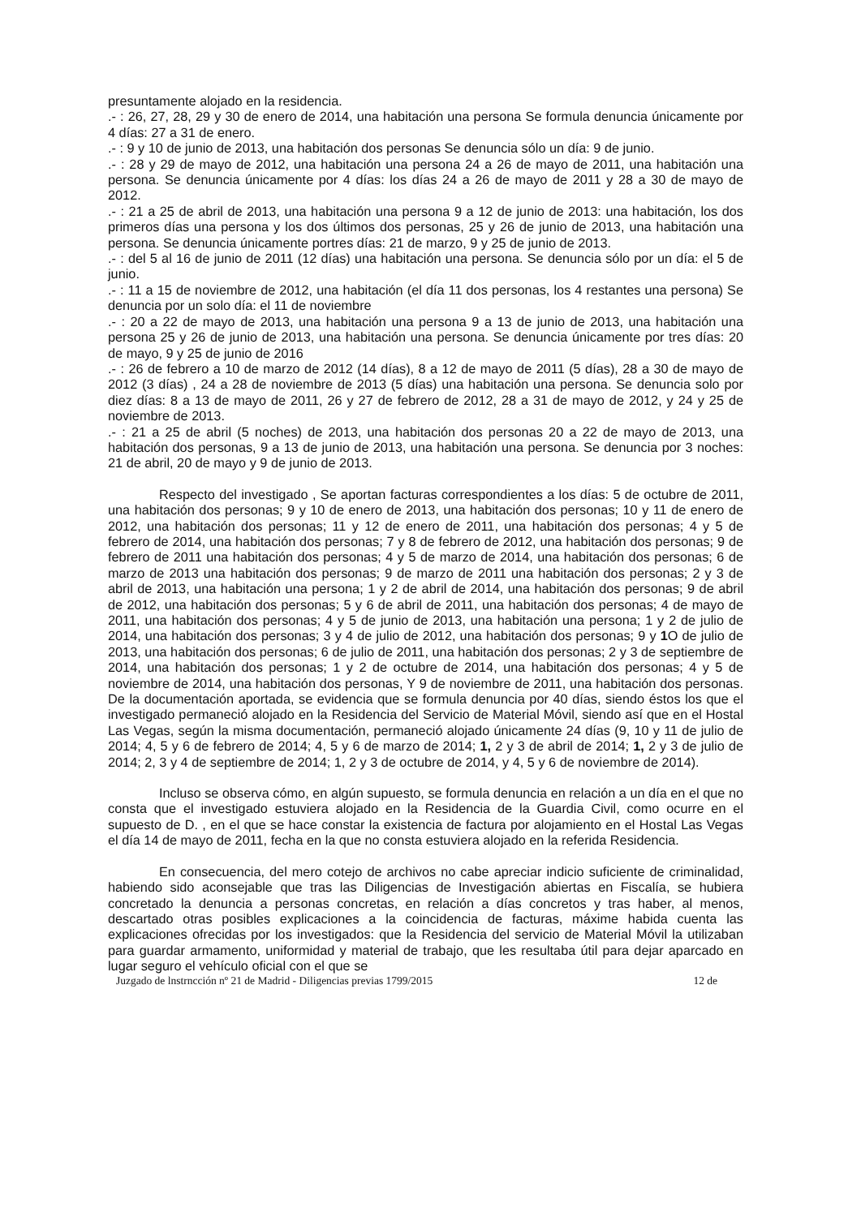presuntamente alojado en la residencia.
.- : 26, 27, 28, 29 y 30 de enero de 2014, una habitación una persona Se formula denuncia únicamente por 4 días: 27 a 31 de enero.
.- : 9 y 10 de junio de 2013, una habitación dos personas Se denuncia sólo un día: 9 de junio.
.- : 28 y 29 de mayo de 2012, una habitación una persona 24 a 26 de mayo de 2011, una habitación una persona. Se denuncia únicamente por 4 días: los días 24 a 26 de mayo de 2011 y 28 a 30 de mayo de 2012.
.- : 21 a 25 de abril de 2013, una habitación una persona 9 a 12 de junio de 2013: una habitación, los dos primeros días una persona y los dos últimos dos personas, 25 y 26 de junio de 2013, una habitación una persona. Se denuncia únicamente portres días: 21 de marzo, 9 y 25 de junio de 2013.
.- : del 5 al 16 de junio de 2011 (12 días) una habitación una persona. Se denuncia sólo por un día: el 5 de junio.
.- : 11 a 15 de noviembre de 2012, una habitación (el día 11 dos personas, los 4 restantes una persona) Se denuncia por un solo día: el 11 de noviembre
.- : 20 a 22 de mayo de 2013, una habitación una persona 9 a 13 de junio de 2013, una habitación una persona 25 y 26 de junio de 2013, una habitación una persona. Se denuncia únicamente por tres días: 20 de mayo, 9 y 25 de junio de 2016
.- : 26 de febrero a 10 de marzo de 2012 (14 días), 8 a 12 de mayo de 2011 (5 días), 28 a 30 de mayo de 2012 (3 días) , 24 a 28 de noviembre de 2013 (5 días) una habitación una persona. Se denuncia solo por diez días: 8 a 13 de mayo de 2011, 26 y 27 de febrero de 2012, 28 a 31 de mayo de 2012, y 24 y 25 de noviembre de 2013.
.- : 21 a 25 de abril (5 noches) de 2013, una habitación dos personas 20 a 22 de mayo de 2013, una habitación dos personas, 9 a 13 de junio de 2013, una habitación una persona. Se denuncia por 3 noches: 21 de abril, 20 de mayo y 9 de junio de 2013.
Respecto del investigado , Se aportan facturas correspondientes a los días: 5 de octubre de 2011, una habitación dos personas; 9 y 10 de enero de 2013, una habitación dos personas; 10 y 11 de enero de 2012, una habitación dos personas; 11 y 12 de enero de 2011, una habitación dos personas; 4 y 5 de febrero de 2014, una habitación dos personas; 7 y 8 de febrero de 2012, una habitación dos personas; 9 de febrero de 2011 una habitación dos personas; 4 y 5 de marzo de 2014, una habitación dos personas; 6 de marzo de 2013 una habitación dos personas; 9 de marzo de 2011 una habitación dos personas; 2 y 3 de abril de 2013, una habitación una persona; 1 y 2 de abril de 2014, una habitación dos personas; 9 de abril de 2012, una habitación dos personas; 5 y 6 de abril de 2011, una habitación dos personas; 4 de mayo de 2011, una habitación dos personas; 4 y 5 de junio de 2013, una habitación una persona; 1 y 2 de julio de 2014, una habitación dos personas; 3 y 4 de julio de 2012, una habitación dos personas; 9 y 1 O de julio de 2013, una habitación dos personas; 6 de julio de 2011, una habitación dos personas; 2 y 3 de septiembre de 2014, una habitación dos personas; 1 y 2 de octubre de 2014, una habitación dos personas; 4 y 5 de noviembre de 2014, una habitación dos personas, Y 9 de noviembre de 2011, una habitación dos personas. De la documentación aportada, se evidencia que se formula denuncia por 40 días, siendo éstos los que el investigado permaneció alojado en la Residencia del Servicio de Material Móvil, siendo así que en el Hostal Las Vegas, según la misma documentación, permaneció alojado únicamente 24 días (9, 10 y 11 de julio de 2014; 4, 5 y 6 de febrero de 2014; 4, 5 y 6 de marzo de 2014; 1, 2 y 3 de abril de 2014; 1, 2 y 3 de julio de 2014; 2, 3 y 4 de septiembre de 2014; 1, 2 y 3 de octubre de 2014, y 4, 5 y 6 de noviembre de 2014).
Incluso se observa cómo, en algún supuesto, se formula denuncia en relación a un día en el que no consta que el investigado estuviera alojado en la Residencia de la Guardia Civil, como ocurre en el supuesto de D. , en el que se hace constar la existencia de factura por alojamiento en el Hostal Las Vegas el día 14 de mayo de 2011, fecha en la que no consta estuviera alojado en la referida Residencia.
En consecuencia, del mero cotejo de archivos no cabe apreciar indicio suficiente de criminalidad, habiendo sido aconsejable que tras las Diligencias de Investigación abiertas en Fiscalía, se hubiera concretado la denuncia a personas concretas, en relación a días concretos y tras haber, al menos, descartado otras posibles explicaciones a la coincidencia de facturas, máxime habida cuenta las explicaciones ofrecidas por los investigados: que la Residencia del servicio de Material Móvil la utilizaban para guardar armamento, uniformidad y material de trabajo, que les resultaba útil para dejar aparcado en lugar seguro el vehículo oficial con el que se
Juzgado de lnstrncción nº 21 de Madrid - Diligencias previas 1799/2015 12 de